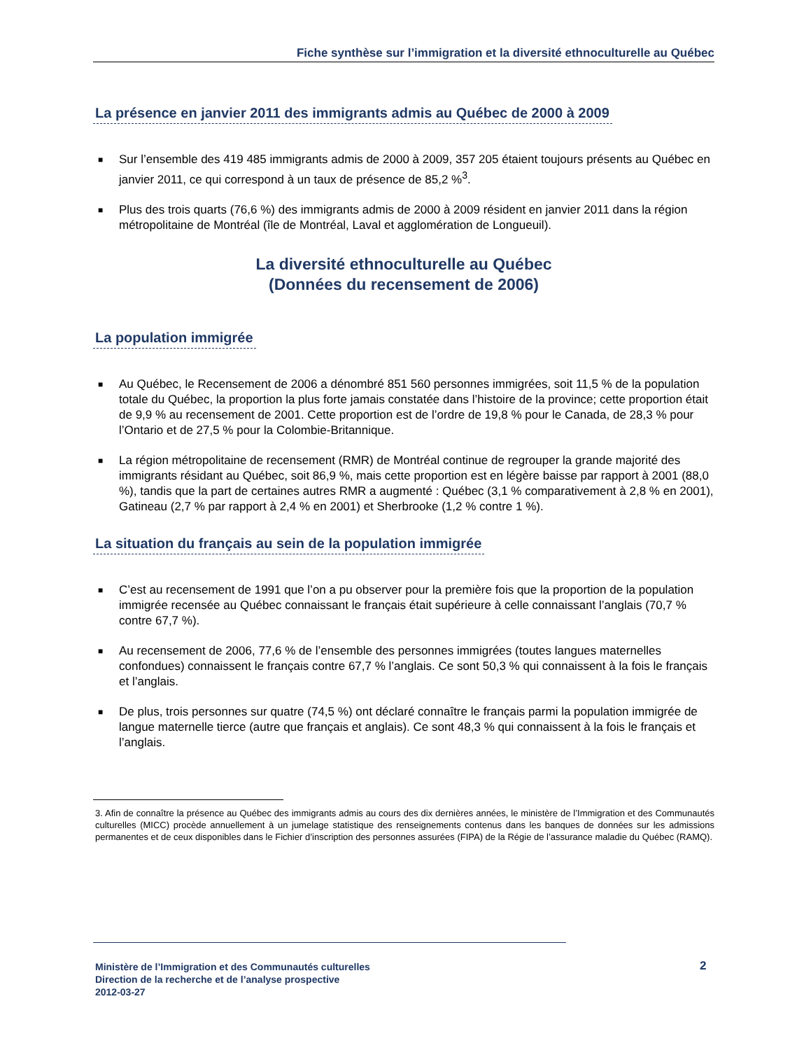Fiche synthèse sur l’immigration et la diversité ethnoculturelle au Québec
La présence en janvier 2011 des immigrants admis au Québec de 2000 à 2009
■ Sur l’ensemble des 419 485 immigrants admis de 2000 à 2009, 357 205 étaient toujours présents au Québec en janvier 2011, ce qui correspond à un taux de présence de 85,2 %<sup>3</sup>.
■ Plus des trois quarts (76,6 %) des immigrants admis de 2000 à 2009 résident en janvier 2011 dans la région métropolitaine de Montréal (île de Montréal, Laval et agglomération de Longueuil).
La diversité ethnoculturelle au Québec
(Données du recensement de 2006)
La population immigrée
■ Au Québec, le Recensement de 2006 a dénombré 851 560 personnes immigrées, soit 11,5 % de la population totale du Québec, la proportion la plus forte jamais constatée dans l’histoire de la province; cette proportion était de 9,9 % au recensement de 2001. Cette proportion est de l’ordre de 19,8 % pour le Canada, de 28,3 % pour l’Ontario et de 27,5 % pour la Colombie-Britannique.
■ La région métropolitaine de recensement (RMR) de Montréal continue de regrouper la grande majorité des immigrants résidant au Québec, soit 86,9 %, mais cette proportion est en légère baisse par rapport à 2001 (88,0 %), tandis que la part de certaines autres RMR a augmenté : Québec (3,1 % comparativement à 2,8 % en 2001), Gatineau (2,7 % par rapport à 2,4 % en 2001) et Sherbrooke (1,2 % contre 1 %).
La situation du français au sein de la population immigrée
■ C’est au recensement de 1991 que l’on a pu observer pour la première fois que la proportion de la population immigrée recensée au Québec connaissant le français était supérieure à celle connaissant l’anglais (70,7 % contre 67,7 %).
■ Au recensement de 2006, 77,6 % de l’ensemble des personnes immigrées (toutes langues maternelles confondues) connaissent le français contre 67,7 % l’anglais. Ce sont 50,3 % qui connaissent à la fois le français et l’anglais.
■ De plus, trois personnes sur quatre (74,5 %) ont déclaré connaître le français parmi la population immigrée de langue maternelle tierce (autre que français et anglais). Ce sont 48,3 % qui connaissent à la fois le français et l’anglais.
3. Afin de connaître la présence au Québec des immigrants admis au cours des dix dernières années, le ministère de l’Immigration et des Communautés culturelles (MICC) procède annuellement à un jumelage statistique des renseignements contenus dans les banques de données sur les admissions permanentes et de ceux disponibles dans le Fichier d’inscription des personnes assurées (FIPA) de la Régie de l’assurance maladie du Québec (RAMQ).
Ministère de l’Immigration et des Communautés culturelles
Direction de la recherche et de l’analyse prospective
2012-03-27
2